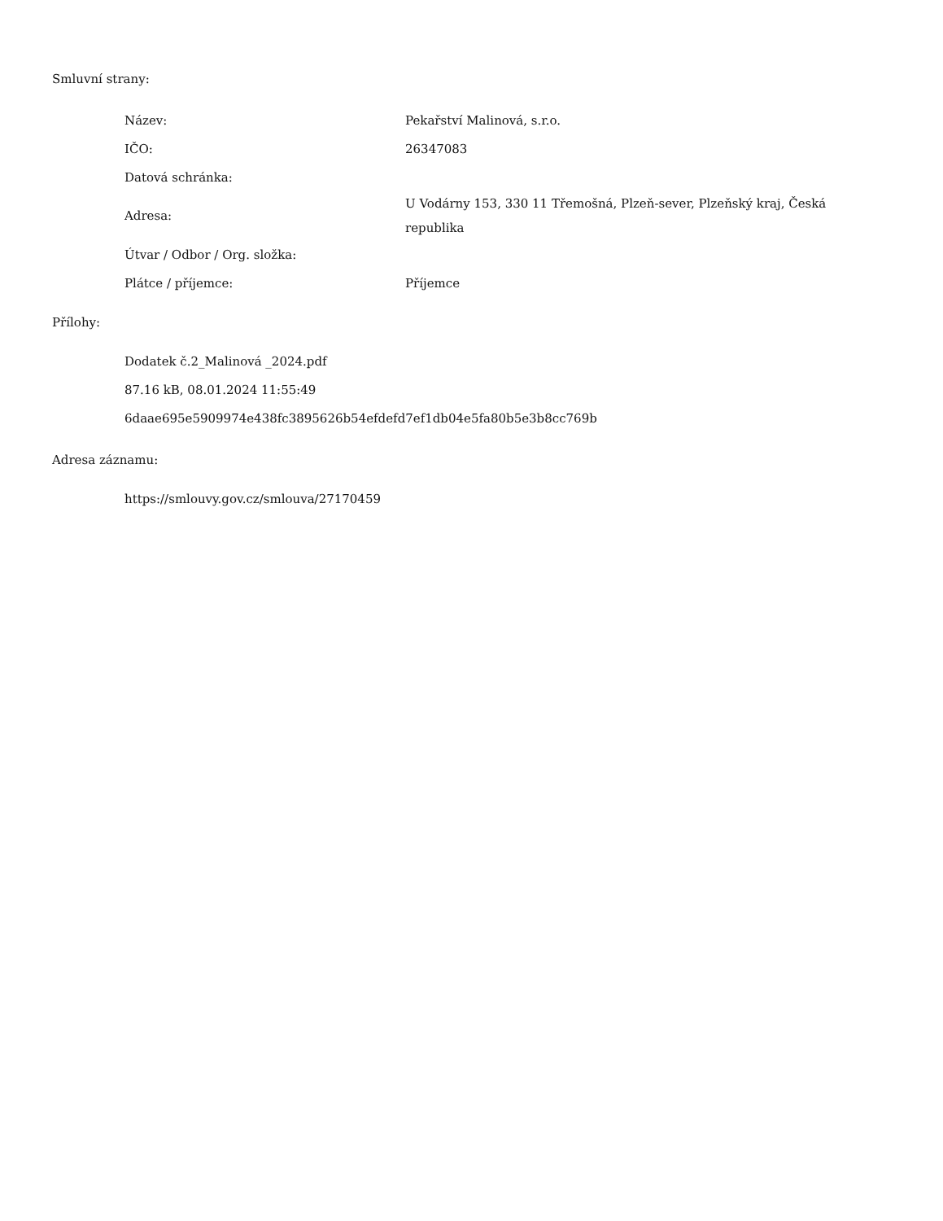Smluvní strany:
| Název: | Pekařství Malinová, s.r.o. |
| IČO: | 26347083 |
| Datová schránka: | |
| Adresa: | U Vodárny 153, 330 11 Třemošná, Plzeň-sever, Plzeňský kraj, Česká republika |
| Útvar / Odbor / Org. složka: | |
| Plátce / příjemce: | Příjemce |
Přílohy:
Dodatek č.2_Malinová _2024.pdf
87.16 kB, 08.01.2024 11:55:49
6daae695e5909974e438fc3895626b54efdefd7ef1db04e5fa80b5e3b8cc769b
Adresa záznamu:
https://smlouvy.gov.cz/smlouva/27170459